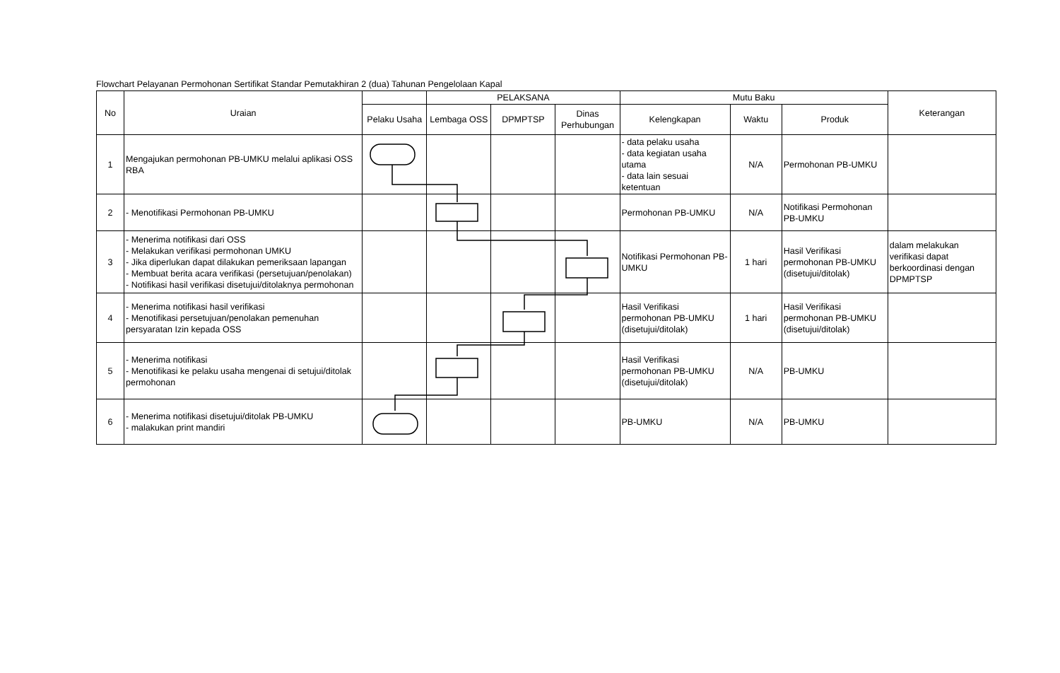Flowchart Pelayanan Permohonan Sertifikat Standar Pemutakhiran 2 (dua) Tahunan Pengelolaan Kapal
| No | Uraian | | PELAKSANA | | | Mutu Baku | | | Keterangan |
| --- | --- | --- | --- | --- | --- | --- | --- | --- | --- |
| | | Pelaku Usaha | Lembaga OSS | DPMPTSP | Dinas Perhubungan | Kelengkapan | Waktu | Produk | |
| 1 | Mengajukan permohonan PB-UMKU melalui aplikasi OSS RBA | | | | | - data pelaku usaha - data kegiatan usaha utama - data lain sesuai ketentuan | N/A | Permohonan PB-UMKU | |
| 2 | - Menotifikasi Permohonan PB-UMKU | | | | | Permohonan PB-UMKU | N/A | Notifikasi Permohonan PB-UMKU | |
| 3 | - Menerima notifikasi dari OSS - Melakukan verifikasi permohonan UMKU - Jika diperlukan dapat dilakukan pemeriksaan lapangan - Membuat berita acara verifikasi (persetujuan/penolakan) - Notifikasi hasil verifikasi disetujui/ditolaknya permohonan | | | | | Notifikasi Permohonan PB-UMKU | 1 hari | Hasil Verifikasi permohonan PB-UMKU (disetujui/ditolak) | dalam melakukan verifikasi dapat berkoordinasi dengan DPMPTSP |
| 4 | - Menerima notifikasi hasil verifikasi - Menotifikasi persetujuan/penolakan pemenuhan persyaratan Izin kepada OSS | | | | | Hasil Verifikasi permohonan PB-UMKU (disetujui/ditolak) | 1 hari | Hasil Verifikasi permohonan PB-UMKU (disetujui/ditolak) | |
| 5 | - Menerima notifikasi - Menotifikasi ke pelaku usaha mengenai di setujui/ditolak permohonan | | | | | Hasil Verifikasi permohonan PB-UMKU (disetujui/ditolak) | N/A | PB-UMKU | |
| 6 | - Menerima notifikasi disetujui/ditolak PB-UMKU - malakukan print mandiri | | | | | PB-UMKU | N/A | PB-UMKU | |